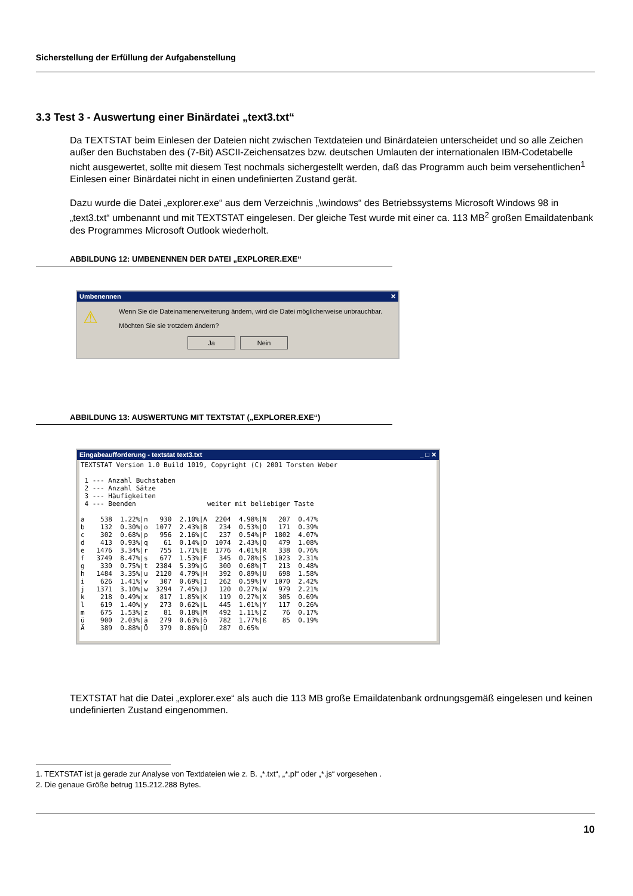Sicherstellung der Erfüllung der Aufgabenstellung
3.3 Test 3 - Auswertung einer Binärdatei „text3.txt“
Da TEXTSTAT beim Einlesen der Dateien nicht zwischen Textdateien und Binärdateien unterscheidet und so alle Zeichen außer den Buchstaben des (7-Bit) ASCII-Zeichensatzes bzw. deutschen Umlauten der internationalen IBM-Codetabelle nicht ausgewertet, sollte mit diesem Test nochmals sichergestellt werden, daß das Programm auch beim versehentlichen<sup>1</sup> Einlesen einer Binärdatei nicht in einen undefinierten Zustand gerät.
Dazu wurde die Datei „explorer.exe“ aus dem Verzeichnis „\windows“ des Betriebssystems Microsoft Windows 98 in „text3.txt“ umbenannt und mit TEXTSTAT eingelesen. Der gleiche Test wurde mit einer ca. 113 MB<sup>2</sup> großen Emaildatenbank des Programmes Microsoft Outlook wiederholt.
ABBILDUNG 12: UMBENENNEN DER DATEI „EXPLORER.EXE“
Umbenennen ✕
⚠
Wenn Sie die Dateinamenerweiterung ändern, wird die Datei möglicherweise unbrauchbar.
Möchten Sie sie trotzdem ändern?
Ja Nein
ABBILDUNG 13: AUSWERTUNG MIT TEXTSTAT („EXPLORER.EXE“)
Eingabeaufforderung - textstat text3.txt _ □ ✕
TEXTSTAT Version 1.0 Build 1019, Copyright (C) 2001 Torsten Weber 1 --- Anzahl Buchstaben 2 --- Anzahl Sätze 3 --- Häufigkeiten 4 --- Beenden weiter mit beliebiger Taste a 538 1.22%|n 930 2.10%|A 2204 4.98%|N 207 0.47% b 132 0.30%|o 1077 2.43%|B 234 0.53%|O 171 0.39% c 302 0.68%|p 956 2.16%|C 237 0.54%|P 1802 4.07% d 413 0.93%|q 61 0.14%|D 1074 2.43%|Q 479 1.08% e 1476 3.34%|r 755 1.71%|E 1776 4.01%|R 338 0.76% f 3749 8.47%|s 677 1.53%|F 345 0.78%|S 1023 2.31% g 330 0.75%|t 2384 5.39%|G 300 0.68%|T 213 0.48% h 1484 3.35%|u 2120 4.79%|H 392 0.89%|U 698 1.58% i 626 1.41%|v 307 0.69%|I 262 0.59%|V 1070 2.42% j 1371 3.10%|w 3294 7.45%|J 120 0.27%|W 979 2.21% k 218 0.49%|x 817 1.85%|K 119 0.27%|X 305 0.69% l 619 1.40%|y 273 0.62%|L 445 1.01%|Y 117 0.26% m 675 1.53%|z 81 0.18%|M 492 1.11%|Z 76 0.17% ü 900 2.03%|ä 279 0.63%|ö 782 1.77%|ß 85 0.19% Ä 389 0.88%|Ö 379 0.86%|Ü 287 0.65%
TEXTSTAT hat die Datei „explorer.exe“ als auch die 113 MB große Emaildatenbank ordnungsgemäß eingelesen und keinen undefinierten Zustand eingenommen.
1. TEXTSTAT ist ja gerade zur Analyse von Textdateien wie z. B. „*.txt“, „*.pl“ oder „*.js“ vorgesehen .
2. Die genaue Größe betrug 115.212.288 Bytes.
10